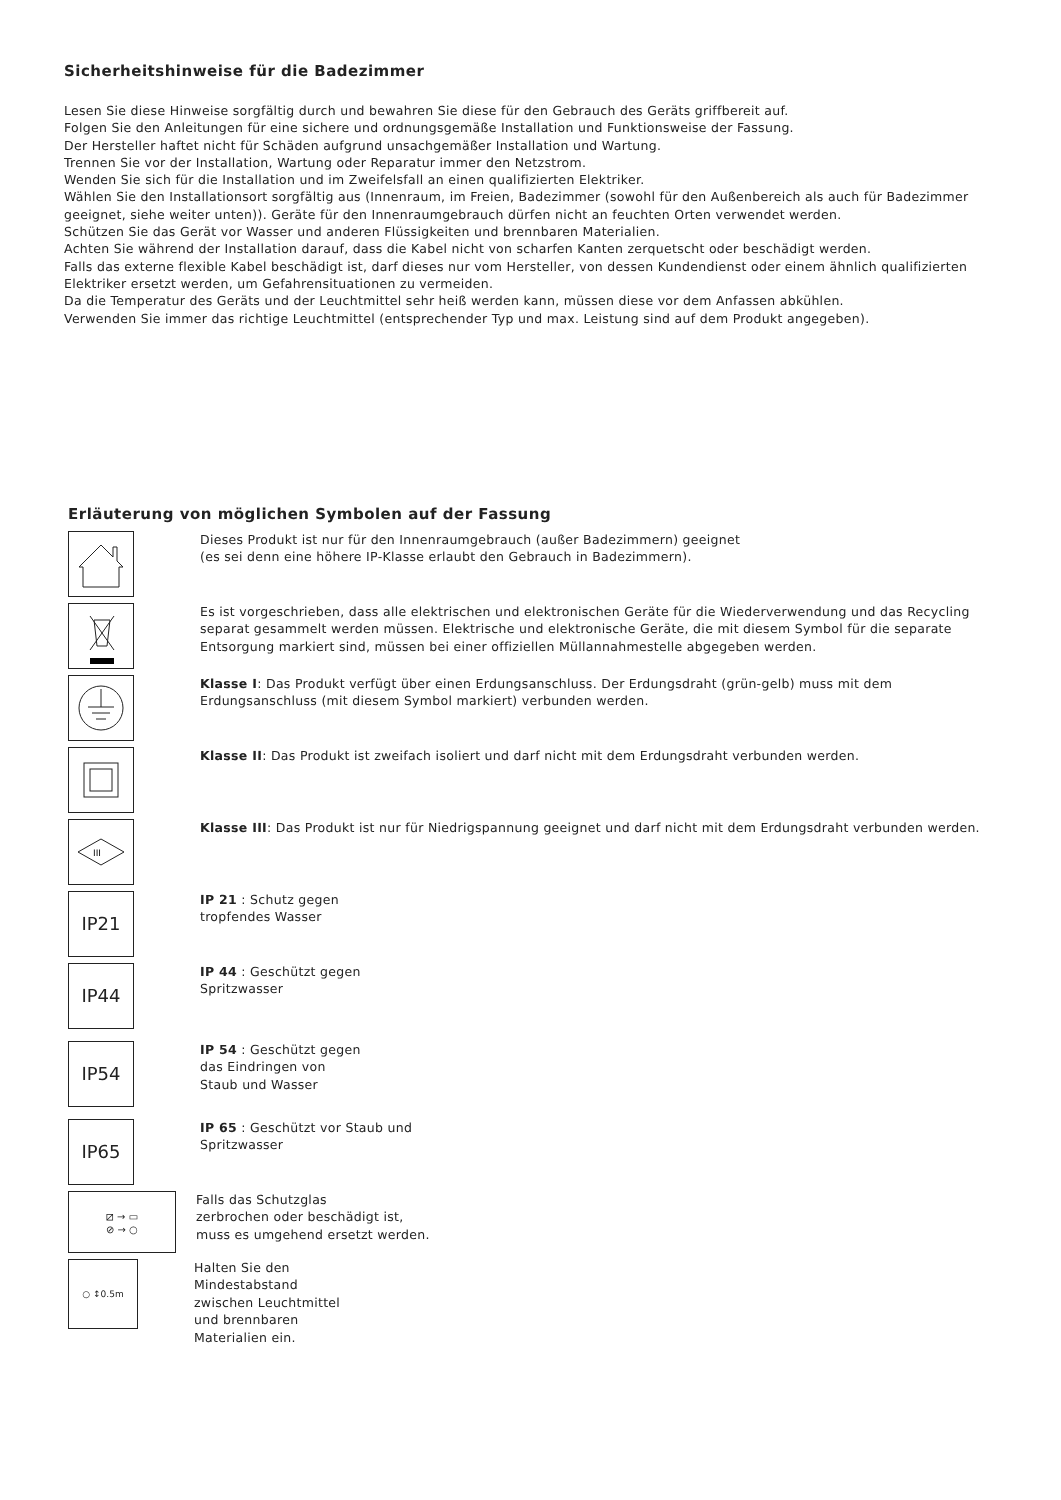Sicherheitshinweise für die Badezimmer
Lesen Sie diese Hinweise sorgfältig durch und bewahren Sie diese für den Gebrauch des Geräts griffbereit auf.
Folgen Sie den Anleitungen für eine sichere und ordnungsgemäße Installation und Funktionsweise der Fassung.
Der Hersteller haftet nicht für Schäden aufgrund unsachgemäßer Installation und Wartung.
Trennen Sie vor der Installation, Wartung oder Reparatur immer den Netzstrom.
Wenden Sie sich für die Installation und im Zweifelsfall an einen qualifizierten Elektriker.
Wählen Sie den Installationsort sorgfältig aus (Innenraum, im Freien, Badezimmer (sowohl für den Außenbereich als auch für Badezimmer geeignet, siehe weiter unten)). Geräte für den Innenraumgebrauch dürfen nicht an feuchten Orten verwendet werden.
Schützen Sie das Gerät vor Wasser und anderen Flüssigkeiten und brennbaren Materialien.
Achten Sie während der Installation darauf, dass die Kabel nicht von scharfen Kanten zerquetscht oder beschädigt werden.
Falls das externe flexible Kabel beschädigt ist, darf dieses nur vom Hersteller, von dessen Kundendienst oder einem ähnlich qualifizierten Elektriker ersetzt werden, um Gefahrensituationen zu vermeiden.
Da die Temperatur des Geräts und der Leuchtmittel sehr heiß werden kann, müssen diese vor dem Anfassen abkühlen.
Verwenden Sie immer das richtige Leuchtmittel (entsprechender Typ und max. Leistung sind auf dem Produkt angegeben).
Erläuterung von möglichen Symbolen auf der Fassung
Dieses Produkt ist nur für den Innenraumgebrauch (außer Badezimmern) geeignet
(es sei denn eine höhere IP-Klasse erlaubt den Gebrauch in Badezimmern).
Es ist vorgeschrieben, dass alle elektrischen und elektronischen Geräte für die Wiederverwendung und das Recycling separat gesammelt werden müssen. Elektrische und elektronische Geräte, die mit diesem Symbol für die separate Entsorgung markiert sind, müssen bei einer offiziellen Müllannahmestelle abgegeben werden.
Klasse I: Das Produkt verfügt über einen Erdungsanschluss. Der Erdungsdraht (grün-gelb) muss mit dem Erdungsanschluss (mit diesem Symbol markiert) verbunden werden.
Klasse II: Das Produkt ist zweifach isoliert und darf nicht mit dem Erdungsdraht verbunden werden.
III
Klasse III: Das Produkt ist nur für Niedrigspannung geeignet und darf nicht mit dem Erdungsdraht verbunden werden.
IP21
IP 21 : Schutz gegen
tropfendes Wasser
IP44
IP 44 : Geschützt gegen
Spritzwasser
IP54
IP 54 : Geschützt gegen
das Eindringen von
Staub und Wasser
IP65
IP 65 : Geschützt vor Staub und
Spritzwasser
⧄ → ▭
⊘ → ○
Falls das Schutzglas
zerbrochen oder beschädigt ist,
muss es umgehend ersetzt werden.
○ ↕0.5m
Halten Sie den
Mindestabstand
zwischen Leuchtmittel
und brennbaren
Materialien ein.